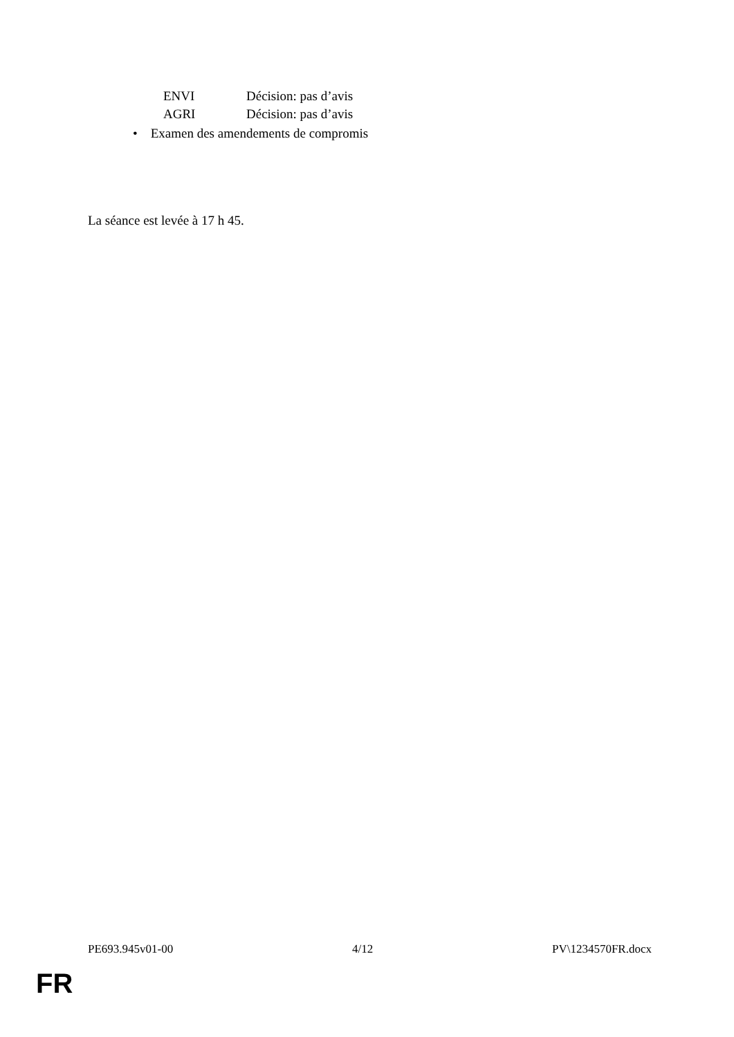ENVI Décision: pas d’avis
AGRI Décision: pas d’avis
• Examen des amendements de compromis
La séance est levée à 17 h 45.
PE693.945v01-00 4/12 PV\1234570FR.docx
FR